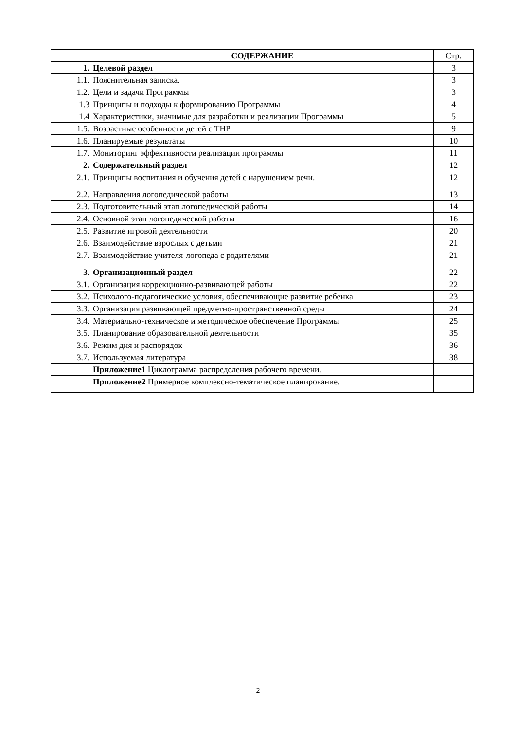| | СОДЕРЖАНИЕ | Стр. |
| 1. | Целевой раздел | 3 |
| 1.1. | Пояснительная записка. | 3 |
| 1.2. | Цели и задачи Программы | 3 |
| 1.3 | Принципы и подходы к формированию Программы | 4 |
| 1.4 | Характеристики, значимые для разработки и реализации Программы | 5 |
| 1.5. | Возрастные особенности детей с ТНР | 9 |
| 1.6. | Планируемые результаты | 10 |
| 1.7. | Мониторинг эффективности реализации программы | 11 |
| 2. | Содержательный раздел | 12 |
| 2.1. | Принципы воспитания и обучения детей с нарушением речи. | 12 |
| 2.2. | Направления логопедической работы | 13 |
| 2.3. | Подготовительный этап логопедической работы | 14 |
| 2.4. | Основной этап логопедической работы | 16 |
| 2.5. | Развитие игровой деятельности | 20 |
| 2.6. | Взаимодействие взрослых с детьми | 21 |
| 2.7. | Взаимодействие учителя-логопеда с родителями | 21 |
| 3. | Организационный раздел | 22 |
| 3.1. | Организация коррекционно-развивающей работы | 22 |
| 3.2. | Психолого-педагогические условия, обеспечивающие развитие ребенка | 23 |
| 3.3. | Организация развивающей предметно-пространственной среды | 24 |
| 3.4. | Материально-техническое и методическое обеспечение Программы | 25 |
| 3.5. | Планирование образовательной деятельности | 35 |
| 3.6. | Режим дня и распорядок | 36 |
| 3.7. | Используемая литература | 38 |
| | Приложение1 Циклограмма распределения рабочего времени. | |
| | Приложение2 Примерное комплексно-тематическое планирование. | |
2